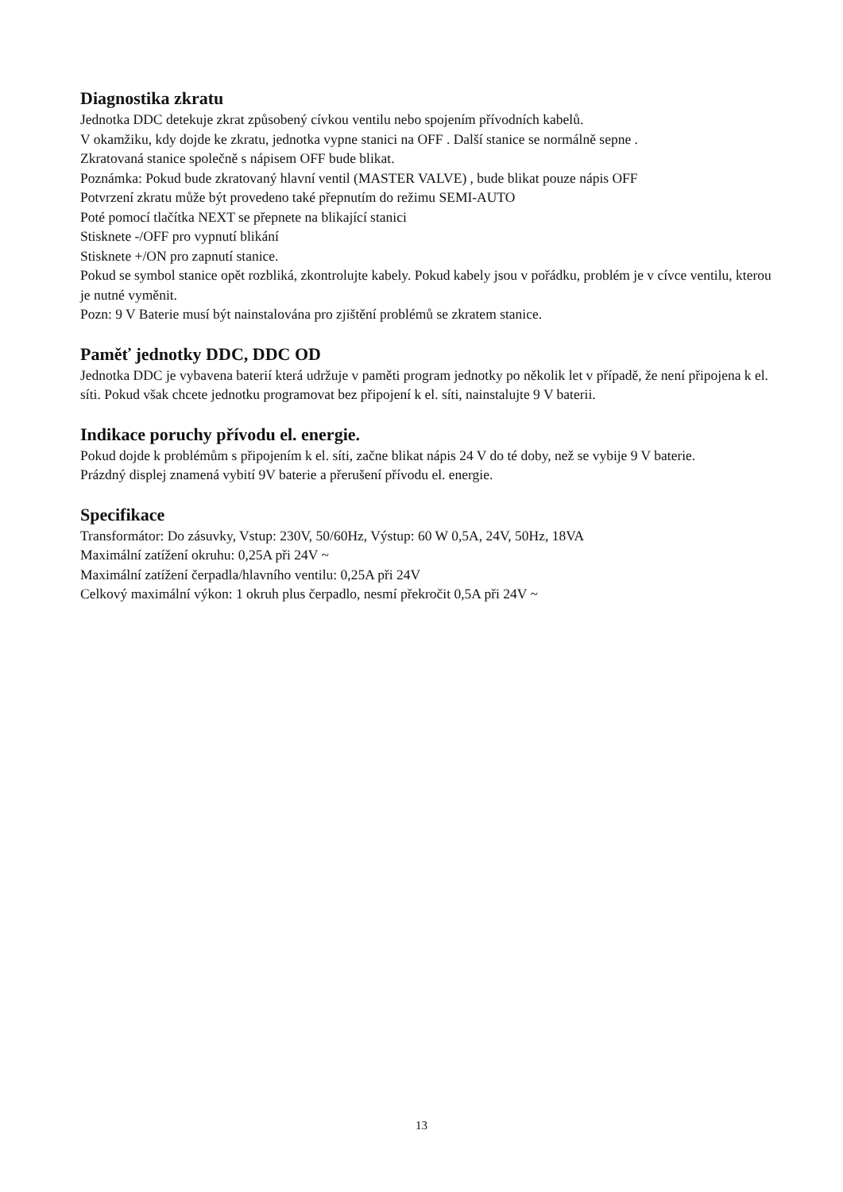Diagnostika zkratu
Jednotka DDC detekuje zkrat způsobený cívkou ventilu nebo spojením přívodních kabelů.
V okamžiku, kdy dojde ke zkratu, jednotka vypne stanici na OFF . Další stanice se normálně sepne .
Zkratovaná stanice společně s nápisem OFF bude blikat.
Poznámka: Pokud bude zkratovaný hlavní ventil (MASTER VALVE) , bude blikat pouze nápis OFF
Potvrzení zkratu může být provedeno také přepnutím do režimu SEMI-AUTO
Poté pomocí tlačítka NEXT se přepnete na blikající stanici
Stisknete -/OFF pro vypnutí blikání
Stisknete +/ON pro zapnutí stanice.
Pokud se symbol stanice opět rozbliká, zkontrolujte kabely. Pokud kabely jsou v pořádku, problém je v cívce ventilu, kterou je nutné vyměnit.
Pozn: 9 V Baterie musí být nainstalována pro zjištění problémů se zkratem stanice.
Paměť jednotky DDC, DDC OD
Jednotka DDC je vybavena baterií která udržuje v paměti program jednotky po několik let v případě, že není připojena k el. síti. Pokud však chcete jednotku programovat bez připojení k el. síti, nainstalujte 9 V baterii.
Indikace poruchy přívodu el. energie.
Pokud dojde k problémům s připojením k el. síti, začne blikat nápis 24 V do té doby, než se vybije 9 V baterie.
Prázdný displej znamená vybití 9V baterie a přerušení přívodu el. energie.
Specifikace
Transformátor: Do zásuvky, Vstup: 230V, 50/60Hz, Výstup: 60 W 0,5A, 24V, 50Hz, 18VA
Maximální zatížení okruhu: 0,25A při 24V ~
Maximální zatížení čerpadla/hlavního ventilu: 0,25A při 24V
Celkový maximální výkon: 1 okruh plus čerpadlo, nesmí překročit 0,5A při 24V ~
13